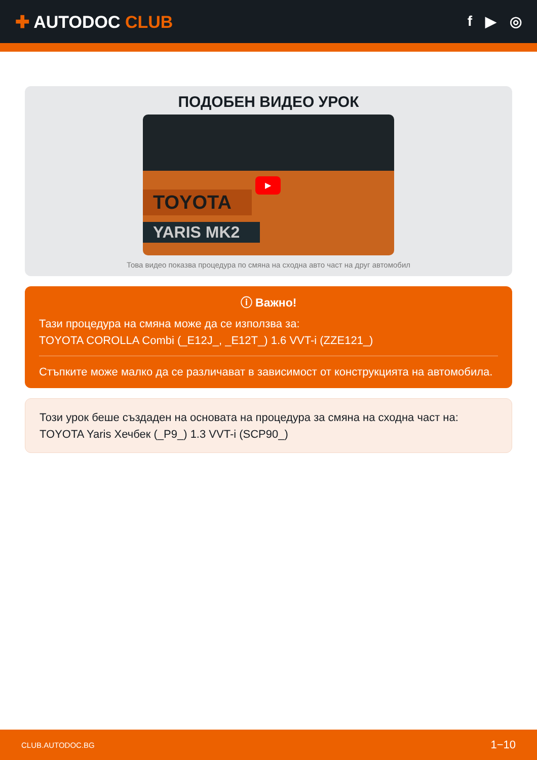✚ AUTODOC CLUB
f ▶ ◎
ПОДОБЕН ВИДЕО УРОК
TOYOTA
YARIS MK2
▶
Това видео показва процедура по смяна на сходна авто част на друг автомобил
ⓘ Важно!
Тази процедура на смяна може да се използва за:
TOYOTA COROLLA Combi (_E12J_, _E12T_) 1.6 VVT-i (ZZE121_)
Стъпките може малко да се различават в зависимост от конструкцията на автомобила.
Този урок беше създаден на основата на процедура за смяна на сходна част на: TOYOTA Yaris Хечбек (_P9_) 1.3 VVT-i (SCP90_)
CLUB.AUTODOC.BG 1−10